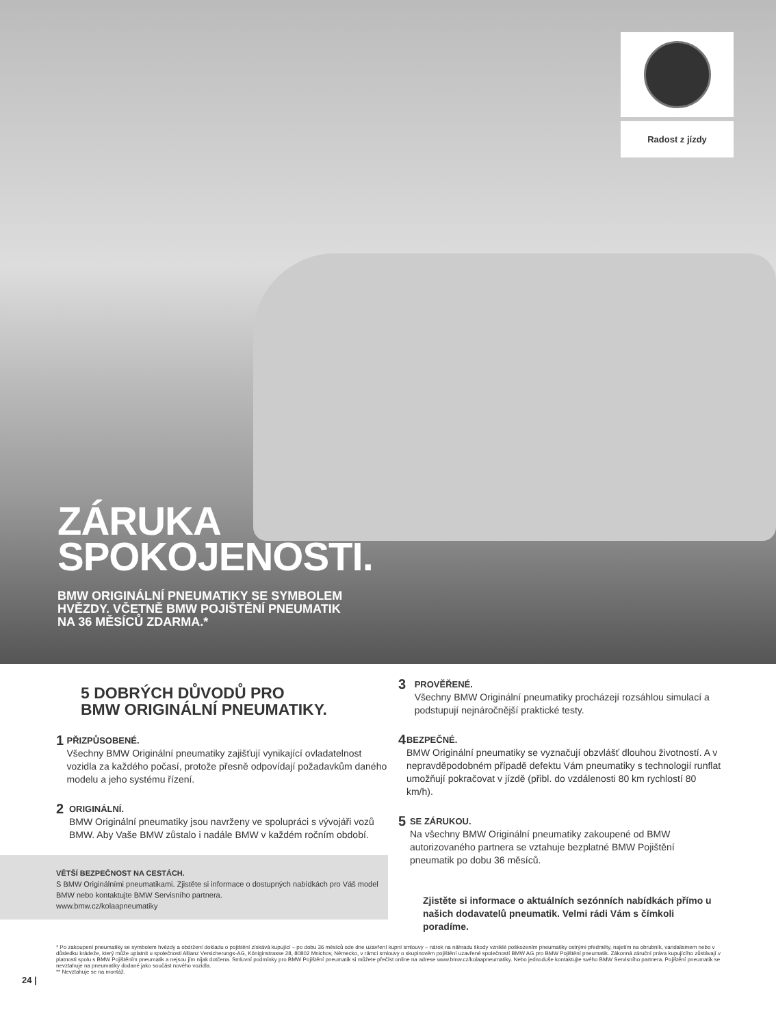Radost z jízdy
ZÁRUKA
SPOKOJENOSTI.
BMW ORIGINÁLNÍ PNEUMATIKY SE SYMBOLEM
HVĚZDY. VČETNĚ BMW POJIŠTĚNÍ PNEUMATIK
NA 36 MĚSÍCŮ ZDARMA.*
5 DOBRÝCH DŮVODŮ PRO
BMW ORIGINÁLNÍ PNEUMATIKY.
1
PŘIZPŮSOBENÉ.
Všechny BMW Originální pneumatiky zajišťují vynikající ovladatelnost vozidla za každého počasí, protože přesně odpovídají požadavkům daného modelu a jeho systému řízení.
2
ORIGINÁLNÍ.
BMW Originální pneumatiky jsou navrženy ve spolupráci s vývojáři vozů BMW. Aby Vaše BMW zůstalo i nadále BMW v každém ročním období.
VĚTŠÍ BEZPEČNOST NA CESTÁCH.
S BMW Originálními pneumatikami. Zjistěte si informace o dostupných nabídkách pro Váš model BMW nebo kontaktujte BMW Servisního partnera.
www.bmw.cz/kolaapneumatiky
3
PROVĚŘENÉ.
Všechny BMW Originální pneumatiky procházejí rozsáhlou simulací a podstupují nejnáročnější praktické testy.
4
BEZPEČNÉ.
BMW Originální pneumatiky se vyznačují obzvlášť dlouhou životností. A v nepravděpodobném případě defektu Vám pneumatiky s technologií runflat umožňují pokračovat v jízdě (přibl. do vzdálenosti 80 km rychlostí 80 km/h).
5
SE ZÁRUKOU.
Na všechny BMW Originální pneumatiky zakoupené od BMW autorizovaného partnera se vztahuje bezplatné BMW Pojištění pneumatik po dobu 36 měsíců.
Zjistěte si informace o aktuálních sezónních nabídkách přímo u našich dodavatelů pneumatik. Velmi rádi Vám s čímkoli poradíme.
* Po zakoupení pneumatiky se symbolem hvězdy a obdržení dokladu o pojištění získává kupující – po dobu 36 měsíců ode dne uzavření kupní smlouvy – nárok na náhradu škody vzniklé poškozením pneumatiky ostrými předměty, najetím na obrubník, vandalismem nebo v důsledku krádeže, který může uplatnit u společnosti Allianz Versicherungs-AG, Königinstrasse 28, 80802 Mnichov, Německo, v rámci smlouvy o skupinovém pojištění uzavřené společností BMW AG pro BMW Pojištění pneumatik. Zákonná záruční práva kupujícího zůstávají v platnosti spolu s BMW Pojištěním pneumatik a nejsou jím nijak dotčena. Smluvní podmínky pro BMW Pojištění pneumatik si můžete přečíst online na adrese www.bmw.cz/kolaapneumatiky. Nebo jednoduše kontaktujte svého BMW Servisního partnera. Pojištění pneumatik se nevztahuje na pneumatiky dodané jako součást nového vozidla.
** Nevztahuje se na montáž.
24 |